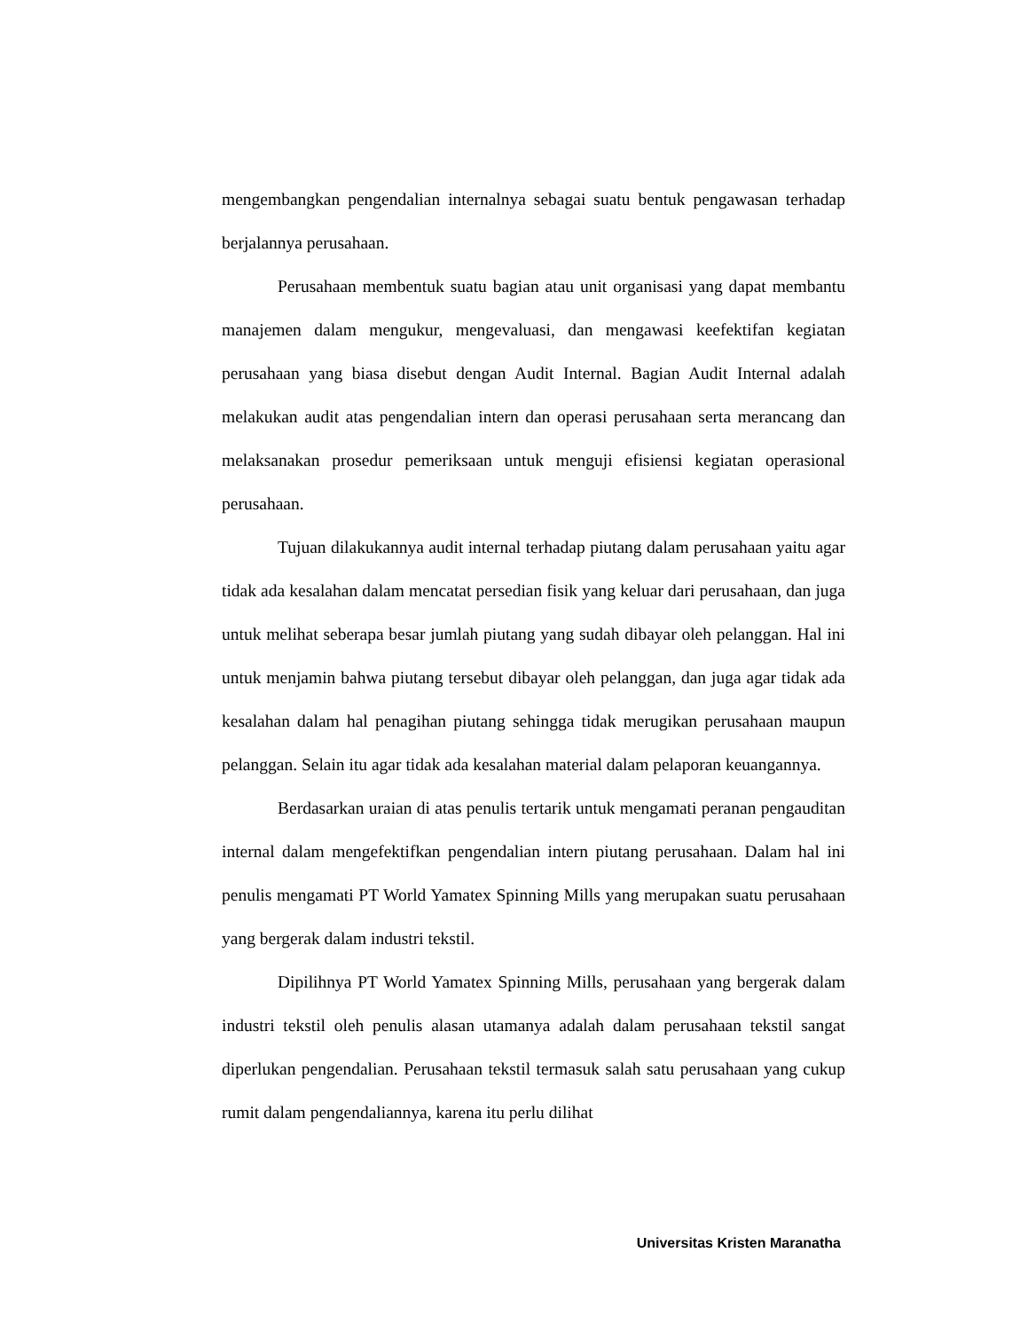mengembangkan pengendalian internalnya sebagai suatu bentuk pengawasan terhadap berjalannya perusahaan.
Perusahaan membentuk suatu bagian atau unit organisasi yang dapat membantu manajemen dalam mengukur, mengevaluasi, dan mengawasi keefektifan kegiatan perusahaan yang biasa disebut dengan Audit Internal. Bagian Audit Internal adalah melakukan audit atas pengendalian intern dan operasi perusahaan serta merancang dan melaksanakan prosedur pemeriksaan untuk menguji efisiensi kegiatan operasional perusahaan.
Tujuan dilakukannya audit internal terhadap piutang dalam perusahaan yaitu agar tidak ada kesalahan dalam mencatat persedian fisik yang keluar dari perusahaan, dan juga untuk melihat seberapa besar jumlah piutang yang sudah dibayar oleh pelanggan. Hal ini untuk menjamin bahwa piutang tersebut dibayar oleh pelanggan, dan juga agar tidak ada kesalahan dalam hal penagihan piutang sehingga tidak merugikan perusahaan maupun pelanggan. Selain itu agar tidak ada kesalahan material dalam pelaporan keuangannya.
Berdasarkan uraian di atas penulis tertarik untuk mengamati peranan pengauditan internal dalam mengefektifkan pengendalian intern piutang perusahaan. Dalam hal ini penulis mengamati PT World Yamatex Spinning Mills yang merupakan suatu perusahaan yang bergerak dalam industri tekstil.
Dipilihnya PT World Yamatex Spinning Mills, perusahaan yang bergerak dalam industri tekstil oleh penulis alasan utamanya adalah dalam perusahaan tekstil sangat diperlukan pengendalian. Perusahaan tekstil termasuk salah satu perusahaan yang cukup rumit dalam pengendaliannya, karena itu perlu dilihat
Universitas Kristen Maranatha